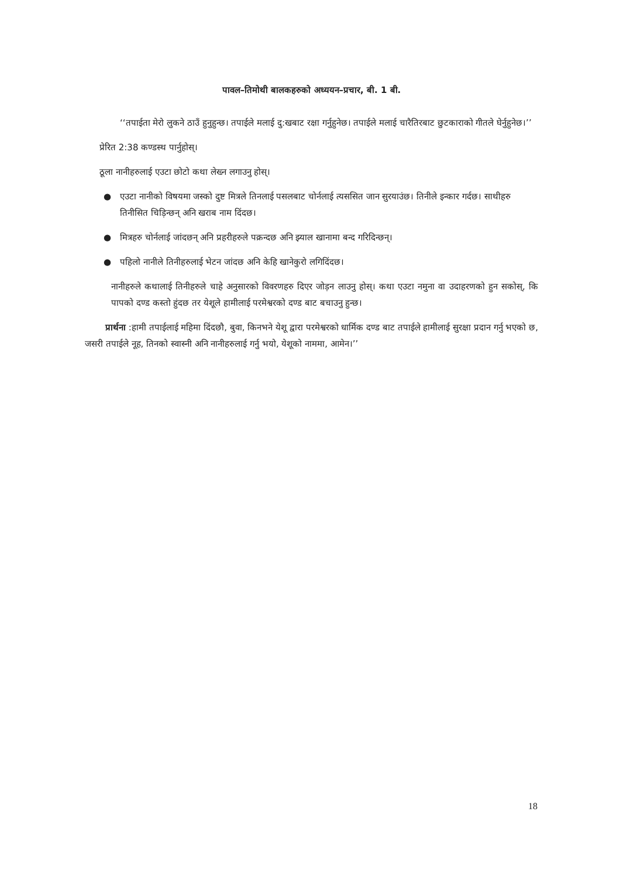पावल–तिमोथी बालकहरुको अध्ययन–प्रचार, बी. 1 बी.
‘‘तपाईता मेरो लुकने ठाउँ हुनुहुन्छ। तपाईले मलाई दु:खबाट रक्षा गर्नुहुनेछ। तपाईले मलाई चारैतिरबाट छुटकाराको गीतले घेर्नुहुनेछ।’’
प्रेरित 2:38 कण्डस्थ पार्नुहोस्।
ठूला नानीहरुलाई एउटा छोटो कथा लेख्न लगाउनु होस्।
● एउटा नानीको विषयमा जस्को दुष्ट मित्रले तिनलाई पसलबाट चोर्नलाई त्यससित जान सुरयाउंछ। तिनीले इन्कार गर्दछ। साथीहरु तिनीसित चिड़िन्छन् अनि खराब नाम दिंदछ।
● मित्रहरु चोर्नलाई जांदछन् अनि प्रहरीहरुले पक्रन्दछ अनि झ्याल खानामा बन्द गरिदिन्छन्।
● पहिलो नानीले तिनीहरुलाई भेटन जांदछ अनि केहि खानेकुरो लगिदिंदछ।
नानीहरुले कथालाई तिनीहरुले चाहे अनुसारको विवरणहरु दिएर जोड़न लाउनु होस्। कथा एउटा नमुना वा उदाहरणको हुन सकोस्, कि पापको दण्ड कस्तो हुंदछ तर येशूले हामीलाई परमेश्वरको दण्ड बाट बचाउनु हुन्छ।
प्रार्थना :हामी तपाईलाई महिमा दिंदछौ, बुवा, किनभने येशू द्वारा परमेश्वरको धार्मिक दण्ड बाट तपाईले हामीलाई सुरक्षा प्रदान गर्नु भएको छ, जसरी तपाईले नूह, तिनको स्वास्नी अनि नानीहरुलाई गर्नु भयो, येशूको नाममा, आमेन।’’
18